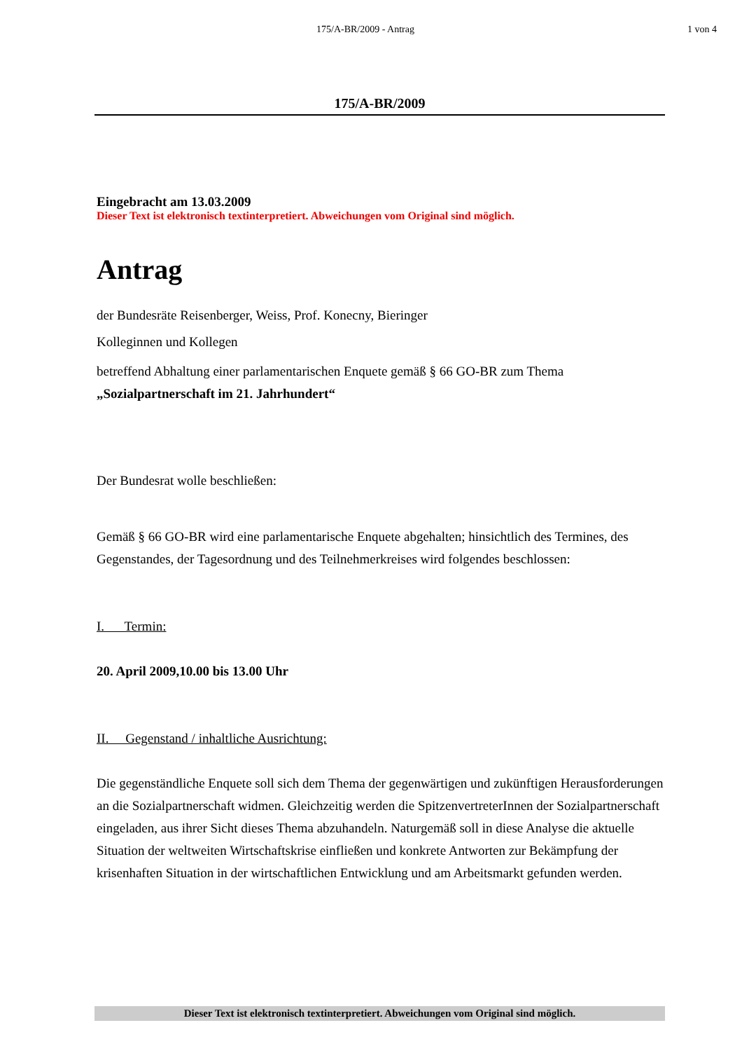175/A-BR/2009 - Antrag 1 von 4
175/A-BR/2009
Eingebracht am 13.03.2009
Dieser Text ist elektronisch textinterpretiert. Abweichungen vom Original sind möglich.
Antrag
der Bundesräte Reisenberger, Weiss, Prof. Konecny, Bieringer
Kolleginnen und Kollegen
betreffend Abhaltung einer parlamentarischen Enquete gemäß § 66 GO-BR zum Thema
„Sozialpartnerschaft im 21. Jahrhundert“
Der Bundesrat wolle beschließen:
Gemäß § 66 GO-BR wird eine parlamentarische Enquete abgehalten; hinsichtlich des Termines, des Gegenstandes, der Tagesordnung und des Teilnehmerkreises wird folgendes beschlossen:
I. Termin:
20. April 2009,10.00 bis 13.00 Uhr
II. Gegenstand / inhaltliche Ausrichtung:
Die gegenständliche Enquete soll sich dem Thema der gegenwärtigen und zukünftigen Herausforderungen an die Sozialpartnerschaft widmen. Gleichzeitig werden die SpitzenvertreterInnen der Sozialpartnerschaft eingeladen, aus ihrer Sicht dieses Thema abzuhandeln. Naturgemäß soll in diese Analyse die aktuelle Situation der weltweiten Wirtschaftskrise einfließen und konkrete Antworten zur Bekämpfung der krisenhaften Situation in der wirtschaftlichen Entwicklung und am Arbeitsmarkt gefunden werden.
Dieser Text ist elektronisch textinterpretiert. Abweichungen vom Original sind möglich.